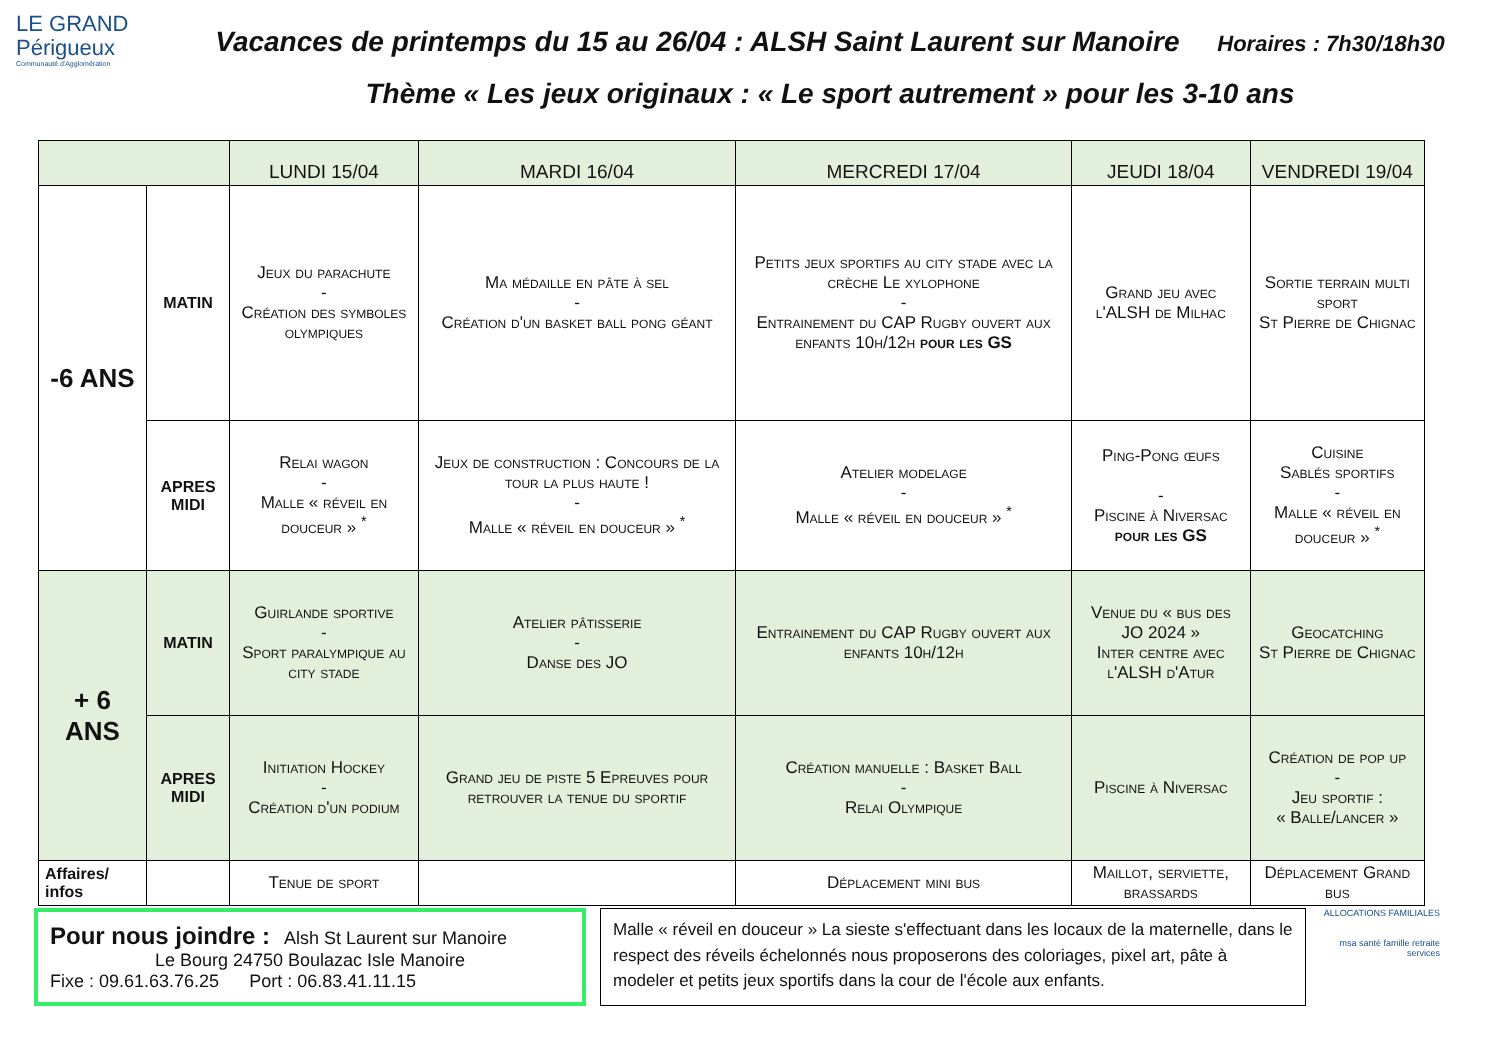LE GRAND
Périgueux
Communauté d'Agglomération
Vacances de printemps du 15 au 26/04 : ALSH Saint Laurent sur Manoire Horaires : 7h30/18h30
Thème « Les jeux originaux : « Le sport autrement » pour les 3-10 ans
| | | LUNDI 15/04 | MARDI 16/04 | MERCREDI 17/04 | JEUDI 18/04 | VENDREDI 19/04 |
| --- | --- | --- | --- | --- | --- | --- |
| -6 ANS | MATIN | Jeux du parachute - Création des symboles olympiques | Ma médaille en pâte à sel - Création d'un basket ball pong géant | Petits jeux sportifs au city stade avec la crèche Le xylophone - Entrainement du CAP Rugby ouvert aux enfants 10h/12h pour les GS | Grand jeu avec l'ALSH de Milhac | Sortie terrain multi sport St Pierre de Chignac |
| | APRES MIDI | Relai wagon - Malle « réveil en douceur » <sup>*</sup> | Jeux de construction : Concours de la tour la plus haute ! - Malle « réveil en douceur » <sup>*</sup> | Atelier modelage - Malle « réveil en douceur » <sup>*</sup> | Ping-Pong œufs - Piscine à Niversac pour les GS | Cuisine Sablés sportifs - Malle « réveil en douceur » <sup>*</sup> |
| + 6 ANS | MATIN | Guirlande sportive - Sport paralympique au city stade | Atelier pâtisserie - Danse des JO | Entrainement du CAP Rugby ouvert aux enfants 10h/12h | Venue du « bus des JO 2024 » Inter centre avec l'ALSH d'Atur | Geocatching St Pierre de Chignac |
| | APRES MIDI | Initiation Hockey - Création d'un podium | Grand jeu de piste 5 Epreuves pour retrouver la tenue du sportif | Création manuelle : Basket Ball - Relai Olympique | Piscine à Niversac | Création de pop up - Jeu sportif : « Balle/lancer » |
| Affaires/ infos | | Tenue de sport | | Déplacement mini bus | Maillot, serviette, brassards | Déplacement Grand bus |
Pour nous joindre : Alsh St Laurent sur Manoire
Le Bourg 24750 Boulazac Isle Manoire
Fixe : 09.61.63.76.25 Port : 06.83.41.11.15
Malle « réveil en douceur » La sieste s'effectuant dans les locaux de la maternelle, dans le respect des réveils échelonnés nous proposerons des coloriages, pixel art, pâte à modeler et petits jeux sportifs dans la cour de l'école aux enfants.
ALLOCATIONS FAMILIALES
msa santé famille retraite services